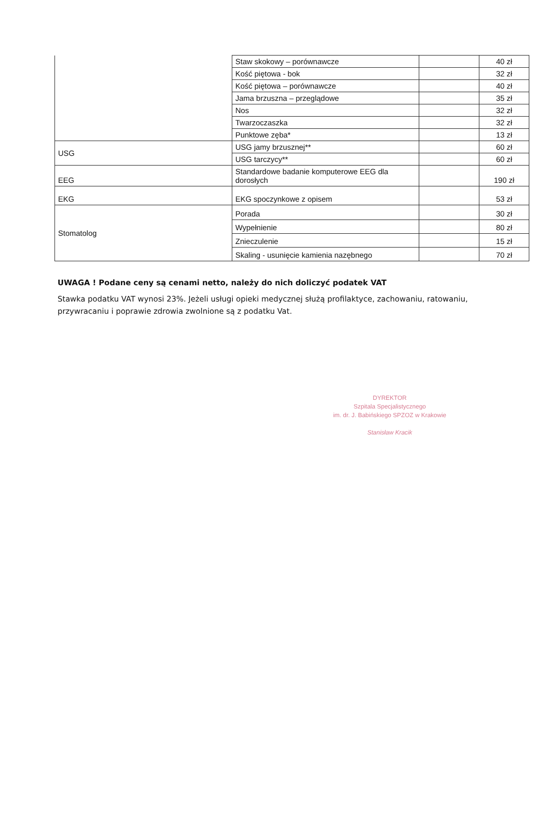| | Staw skokowy – porównawcze | | 40 zł |
| | Kość piętowa - bok | | 32 zł |
| | Kość piętowa – porównawcze | | 40 zł |
| | Jama brzuszna – przeglądowe | | 35 zł |
| | Nos | | 32 zł |
| | Twarzoczaszka | | 32 zł |
| | Punktowe zęba* | | 13 zł |
| USG | USG jamy brzusznej** | | 60 zł |
| | USG tarczycy** | | 60 zł |
| EEG | Standardowe badanie komputerowe EEG dla dorosłych | | 190 zł |
| EKG | EKG spoczynkowe z opisem | | 53 zł |
| Stomatolog | Porada | | 30 zł |
| | Wypełnienie | | 80 zł |
| | Znieczulenie | | 15 zł |
| | Skaling - usunięcie kamienia nazębnego | | 70 zł |
UWAGA ! Podane ceny są cenami netto, należy do nich doliczyć podatek VAT
Stawka podatku VAT wynosi 23%. Jeżeli usługi opieki medycznej służą profilaktyce, zachowaniu, ratowaniu, przywracaniu i poprawie zdrowia zwolnione są z podatku Vat.
DYREKTOR
Szpitala Specjalistycznego
im. dr. J. Babińskiego SPZOZ w Krakowie
Stanisław Kracik